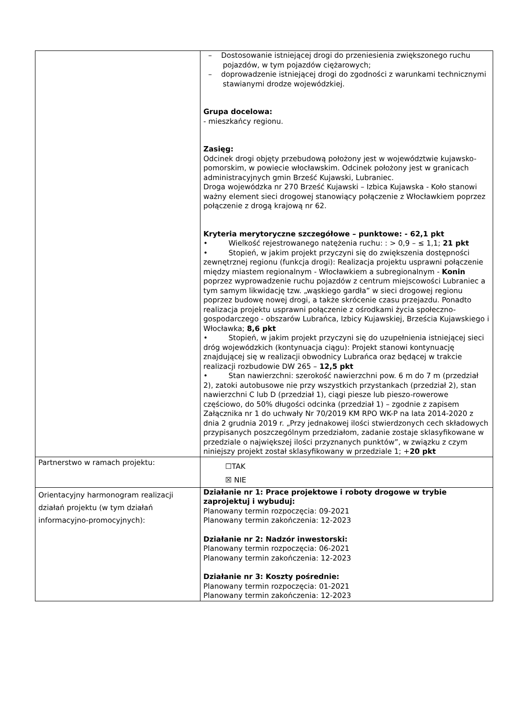| | – Dostosowanie istniejącej drogi do przeniesienia zwiększonego ruchu pojazdów, w tym pojazdów ciężarowych; – doprowadzenie istniejącej drogi do zgodności z warunkami technicznymi stawianymi drodze wojewódzkiej. Grupa docelowa: - mieszkańcy regionu. Zasięg: Odcinek drogi objęty przebudową położony jest w województwie kujawsko-pomorskim, w powiecie włocławskim. Odcinek położony jest w granicach administracyjnych gmin Brześć Kujawski, Lubraniec. Droga wojewódzka nr 270 Brześć Kujawski – Izbica Kujawska - Koło stanowi ważny element sieci drogowej stanowiący połączenie z Włocławkiem poprzez połączenie z drogą krajową nr 62. Kryteria merytoryczne szczegółowe – punktowe: - 62,1 pkt • Wielkość rejestrowanego natężenia ruchu: : > 0,9 – ≤ 1,1; 21 pkt • Stopień, w jakim projekt przyczyni się do zwiększenia dostępności zewnętrznej regionu (funkcja drogi): Realizacja projektu usprawni połączenie między miastem regionalnym - Włocławkiem a subregionalnym - Konin poprzez wyprowadzenie ruchu pojazdów z centrum miejscowości Lubraniec a tym samym likwidację tzw. „wąskiego gardła” w sieci drogowej regionu poprzez budowę nowej drogi, a także skrócenie czasu przejazdu. Ponadto realizacja projektu usprawni połączenie z ośrodkami życia społeczno-gospodarczego - obszarów Lubrańca, Izbicy Kujawskiej, Brześcia Kujawskiego i Włocławka; 8,6 pkt • Stopień, w jakim projekt przyczyni się do uzupełnienia istniejącej sieci dróg wojewódzkich (kontynuacja ciągu): Projekt stanowi kontynuację znajdującej się w realizacji obwodnicy Lubrańca oraz będącej w trakcie realizacji rozbudowie DW 265 – 12,5 pkt • Stan nawierzchni: szerokość nawierzchni pow. 6 m do 7 m (przedział 2), zatoki autobusowe nie przy wszystkich przystankach (przedział 2), stan nawierzchni C lub D (przedział 1), ciągi piesze lub pieszo-rowerowe częściowo, do 50% długości odcinka (przedział 1) – zgodnie z zapisem Załącznika nr 1 do uchwały Nr 70/2019 KM RPO WK-P na lata 2014-2020 z dnia 2 grudnia 2019 r. „Przy jednakowej ilości stwierdzonych cech składowych przypisanych poszczególnym przedziałom, zadanie zostaje sklasyfikowane w przedziale o największej ilości przyznanych punktów”, w związku z czym niniejszy projekt został sklasyfikowany w przedziale 1; + 20 pkt |
| Partnerstwo w ramach projektu: | ☐TAK ☒ NIE |
| Orientacyjny harmonogram realizacji działań projektu (w tym działań informacyjno-promocyjnych): | Działanie nr 1: Prace projektowe i roboty drogowe w trybie zaprojektuj i wybuduj: Planowany termin rozpoczęcia: 09-2021 Planowany termin zakończenia: 12-2023 Działanie nr 2: Nadzór inwestorski: Planowany termin rozpoczęcia: 06-2021 Planowany termin zakończenia: 12-2023 Działanie nr 3: Koszty pośrednie: Planowany termin rozpoczęcia: 01-2021 Planowany termin zakończenia: 12-2023 |